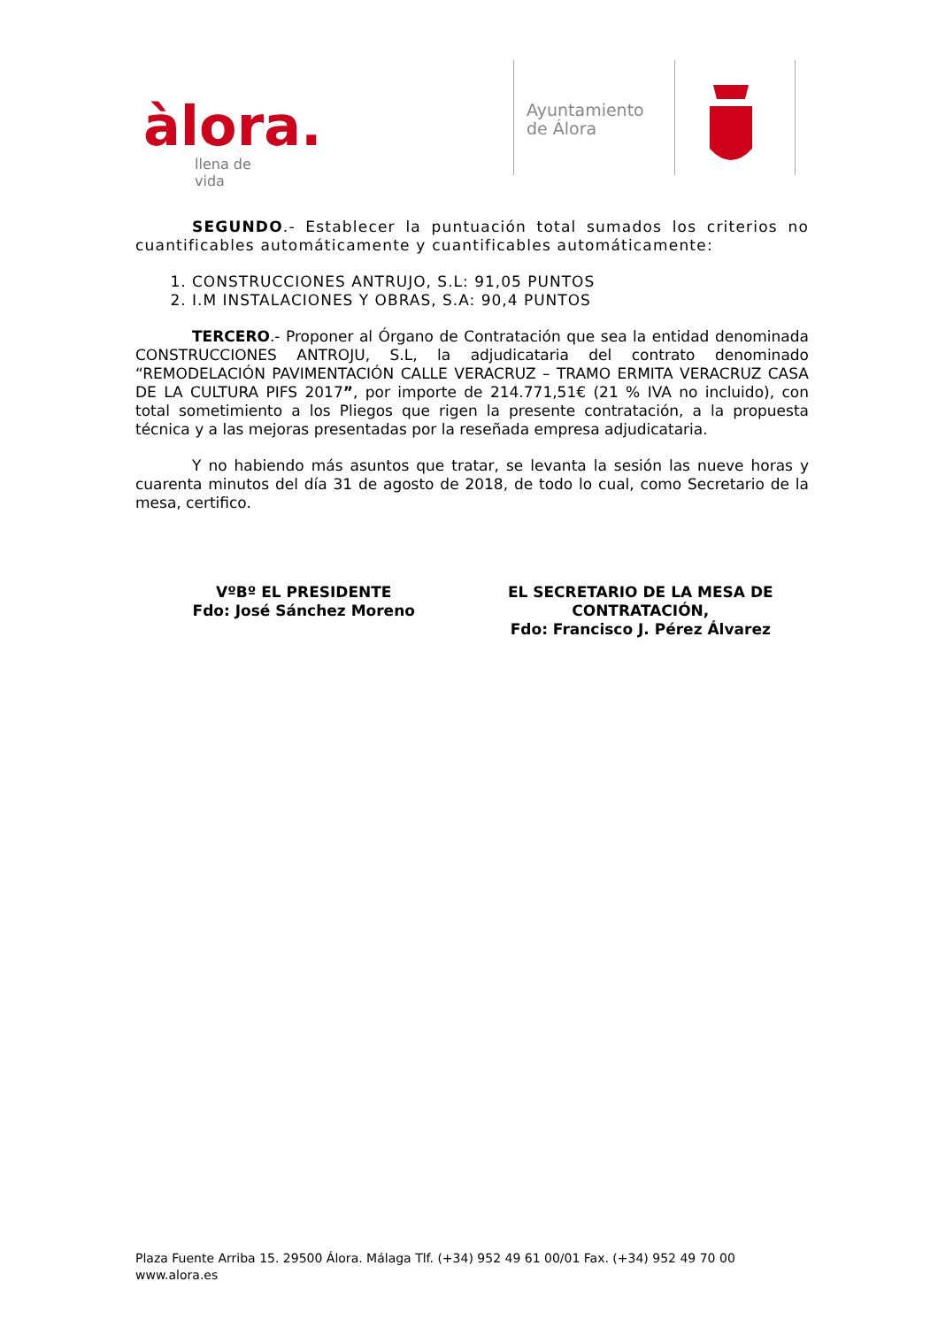àlora.
llena de vida
Ayuntamiento
de Álora
SEGUNDO.- Establecer la puntuación total sumados los criterios no cuantificables automáticamente y cuantificables automáticamente:
1. CONSTRUCCIONES ANTRUJO, S.L: 91,05 PUNTOS
2. I.M INSTALACIONES Y OBRAS, S.A: 90,4 PUNTOS
TERCERO.- Proponer al Órgano de Contratación que sea la entidad denominada CONSTRUCCIONES ANTROJU, S.L, la adjudicataria del contrato denominado “REMODELACIÓN PAVIMENTACIÓN CALLE VERACRUZ – TRAMO ERMITA VERACRUZ CASA DE LA CULTURA PIFS 2017”, por importe de 214.771,51€ (21 % IVA no incluido), con total sometimiento a los Pliegos que rigen la presente contratación, a la propuesta técnica y a las mejoras presentadas por la reseñada empresa adjudicataria.
Y no habiendo más asuntos que tratar, se levanta la sesión las nueve horas y cuarenta minutos del día 31 de agosto de 2018, de todo lo cual, como Secretario de la mesa, certifico.
VºBº EL PRESIDENTE
Fdo: José Sánchez Moreno
EL SECRETARIO DE LA MESA DE CONTRATACIÓN,
Fdo: Francisco J. Pérez Álvarez
Plaza Fuente Arriba 15. 29500 Álora. Málaga Tlf. (+34) 952 49 61 00/01 Fax. (+34) 952 49 70 00
www.alora.es